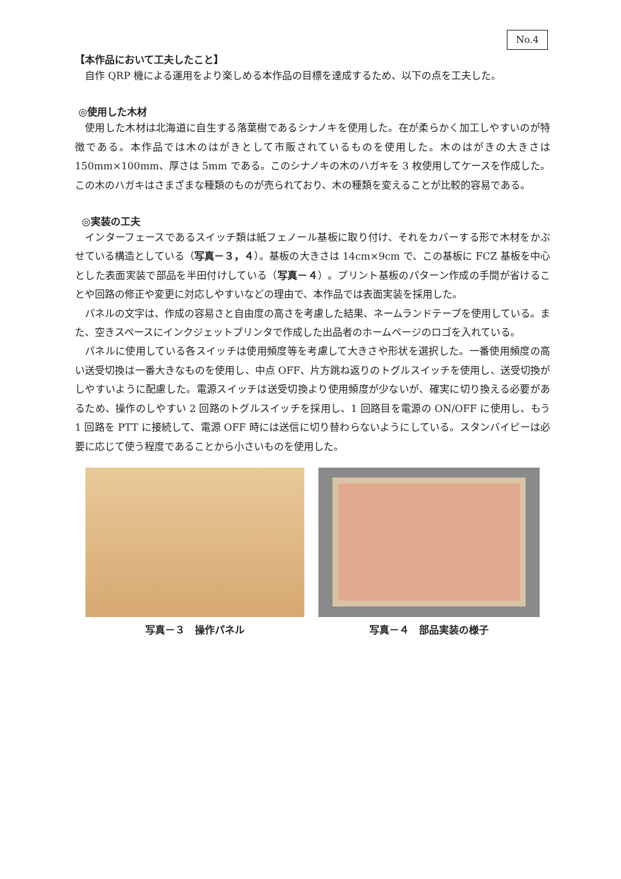No.4
【本作品において工夫したこと】
自作 QRP 機による運用をより楽しめる本作品の目標を達成するため、以下の点を工夫した。
◎使用した木材
使用した木材は北海道に自生する落葉樹であるシナノキを使用した。在が柔らかく加工しやすいのが特徴である。本作品では木のはがきとして市販されているものを使用した。木のはがきの大きさは 150mm×100mm、厚さは 5mm である。このシナノキの木のハガキを 3 枚使用してケースを作成した。この木のハガキはさまざまな種類のものが売られており、木の種類を変えることが比較的容易である。
◎実装の工夫
インターフェースであるスイッチ類は紙フェノール基板に取り付け、それをカバーする形で木材をかぶせている構造としている（写真－３，４）。基板の大きさは 14cm×9cm で、この基板に FCZ 基板を中心とした表面実装で部品を半田付けしている（写真－４）。プリント基板のパターン作成の手間が省けることや回路の修正や変更に対応しやすいなどの理由で、本作品では表面実装を採用した。
パネルの文字は、作成の容易さと自由度の高さを考慮した結果、ネームランドテープを使用している。また、空きスペースにインクジェットプリンタで作成した出品者のホームページのロゴを入れている。
パネルに使用している各スイッチは使用頻度等を考慮して大きさや形状を選択した。一番使用頻度の高い送受切換は一番大きなものを使用し、中点 OFF、片方跳ね返りのトグルスイッチを使用し、送受切換がしやすいように配慮した。電源スイッチは送受切換より使用頻度が少ないが、確実に切り換える必要があるため、操作のしやすい 2 回路のトグルスイッチを採用し、1 回路目を電源の ON/OFF に使用し、もう 1 回路を PTT に接続して、電源 OFF 時には送信に切り替わらないようにしている。スタンバイピーは必要に応じて使う程度であることから小さいものを使用した。
写真－３　操作パネル 写真－４　部品実装の様子